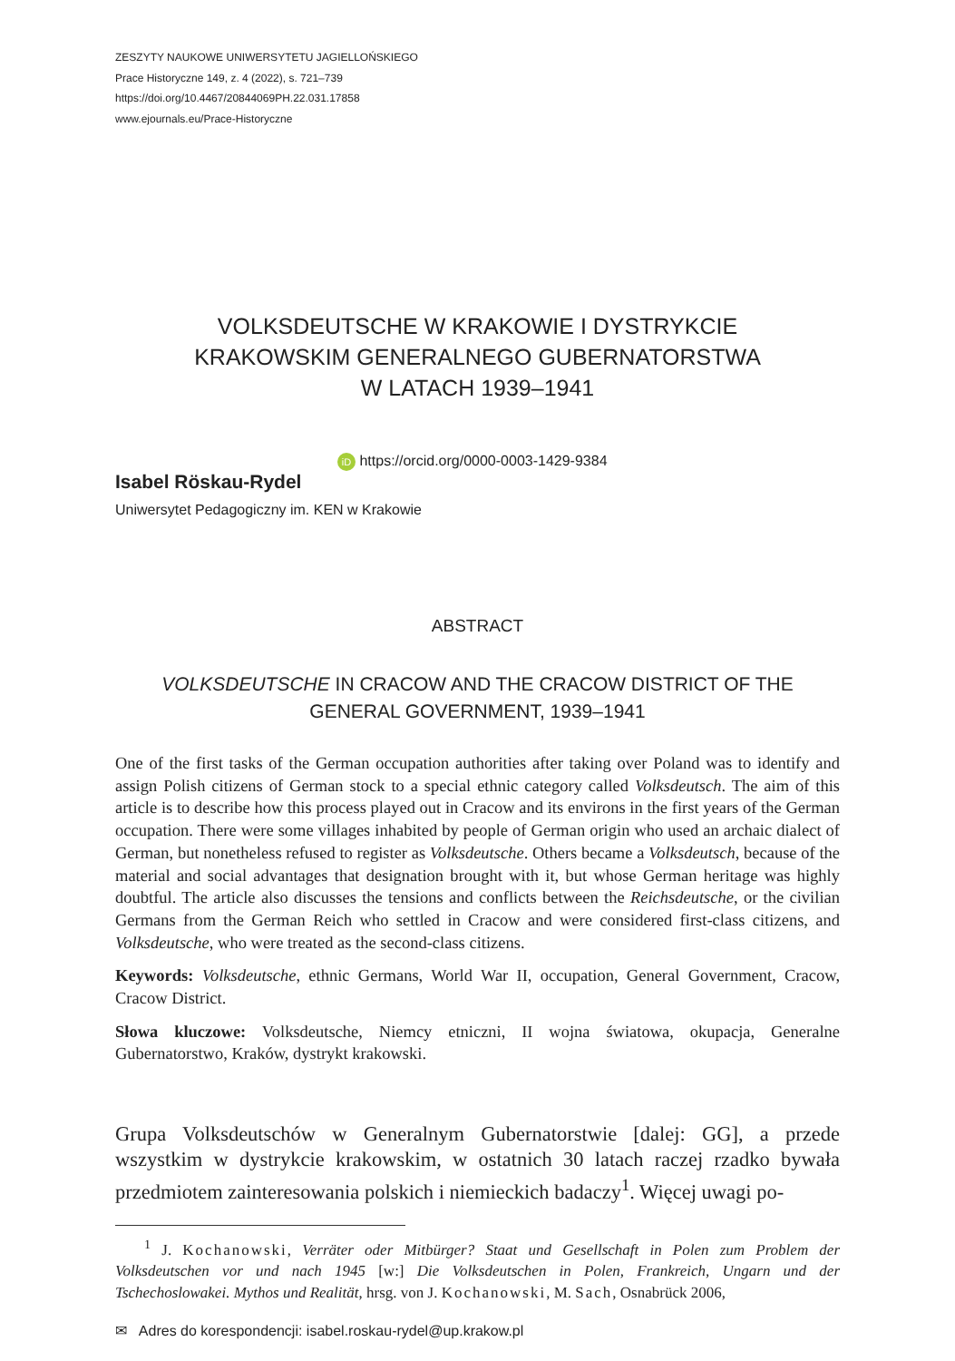ZESZYTY NAUKOWE UNIWERSYTETU JAGIELLOŃSKIEGO
Prace Historyczne 149, z. 4 (2022), s. 721–739
https://doi.org/10.4467/20844069PH.22.031.17858
www.ejournals.eu/Prace-Historyczne
VOLKSDEUTSCHE W KRAKOWIE I DYSTRYKCIE
KRAKOWSKIM GENERALNEGO GUBERNATORSTWA
W LATACH 1939–1941
iD https://orcid.org/0000-0003-1429-9384
Isabel Röskau-Rydel
Uniwersytet Pedagogiczny im. KEN w Krakowie
ABSTRACT
VOLKSDEUTSCHE IN CRACOW AND THE CRACOW DISTRICT OF THE GENERAL GOVERNMENT, 1939–1941
One of the first tasks of the German occupation authorities after taking over Poland was to identify and assign Polish citizens of German stock to a special ethnic category called Volksdeutsch. The aim of this article is to describe how this process played out in Cracow and its environs in the first years of the German occupation. There were some villages inhabited by people of German origin who used an archaic dialect of German, but nonetheless refused to register as Volksdeutsche. Others became a Volksdeutsch, because of the material and social advantages that designation brought with it, but whose German heritage was highly doubtful. The article also discusses the tensions and conflicts between the Reichsdeutsche, or the civilian Germans from the German Reich who settled in Cracow and were considered first-class citizens, and Volksdeutsche, who were treated as the second-class citizens.
Keywords: Volksdeutsche, ethnic Germans, World War II, occupation, General Government, Cracow, Cracow District.
Słowa kluczowe: Volksdeutsche, Niemcy etniczni, II wojna światowa, okupacja, Generalne Gubernatorstwo, Kraków, dystrykt krakowski.
Grupa Volksdeutschów w Generalnym Gubernatorstwie [dalej: GG], a przede wszystkim w dystrykcie krakowskim, w ostatnich 30 latach raczej rzadko bywała przedmiotem zainteresowania polskich i niemieckich badaczy<sup>1</sup>. Więcej uwagi po-
<sup>1</sup> J. Kochanowski, Verräter oder Mitbürger? Staat und Gesellschaft in Polen zum Problem der Volksdeutschen vor und nach 1945 [w:] Die Volksdeutschen in Polen, Frankreich, Ungarn und der Tschechoslowakei. Mythos und Realität, hrsg. von J. Kochanowski, M. Sach, Osnabrück 2006,
✉ Adres do korespondencji: isabel.roskau-rydel@up.krakow.pl